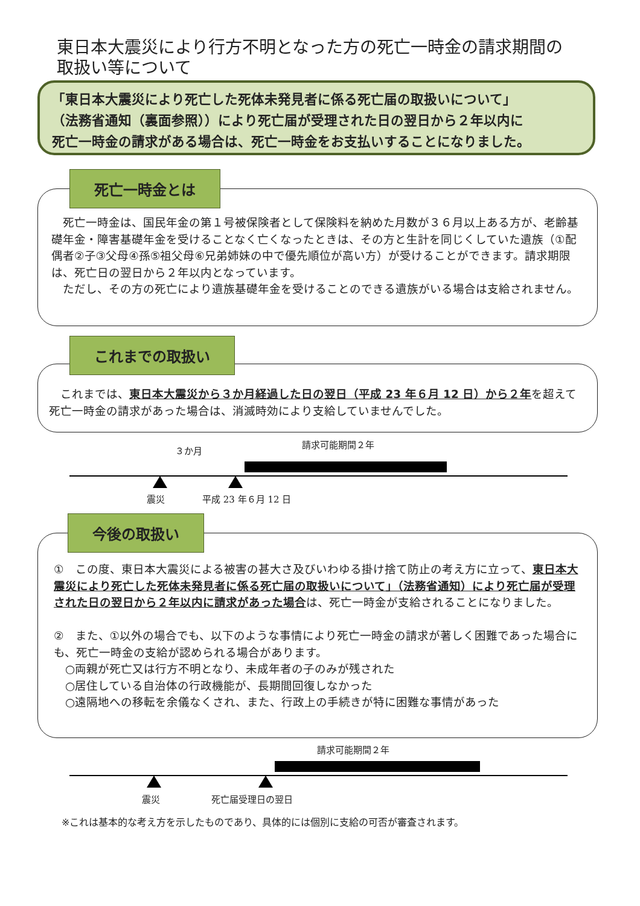東日本大震災により行方不明となった方の死亡一時金の請求期間の
取扱い等について
「東日本大震災により死亡した死体未発見者に係る死亡届の取扱いについて」
（法務省通知（裏面参照））により死亡届が受理された日の翌日から２年以内に
死亡一時金の請求がある場合は、死亡一時金をお支払いすることになりました。
　死亡一時金は、国民年金の第１号被保険者として保険料を納めた月数が３６月以上ある方が、老齢基礎年金・障害基礎年金を受けることなく亡くなったときは、その方と生計を同じくしていた遺族（①配偶者②子③父母④孫⑤祖父母⑥兄弟姉妹の中で優先順位が高い方）が受けることができます。請求期限は、死亡日の翌日から２年以内となっています。
　ただし、その方の死亡により遺族基礎年金を受けることのできる遺族がいる場合は支給されません。
死亡一時金とは
　これまでは、東日本大震災から３か月経過した日の翌日（平成 23 年６月 12 日）から２年を超えて死亡一時金の請求があった場合は、消滅時効により支給していませんでした。
これまでの取扱い
３か月
請求可能期間２年
震災 平成 23 年６月 12 日
①　この度、東日本大震災による被害の甚大さ及びいわゆる掛け捨て防止の考え方に立って、東日本大震災により死亡した死体未発見者に係る死亡届の取扱いについて」（法務省通知）により死亡届が受理された日の翌日から２年以内に請求があった場合は、死亡一時金が支給されることになりました。
②　また、①以外の場合でも、以下のような事情により死亡一時金の請求が著しく困難であった場合にも、死亡一時金の支給が認められる場合があります。
　○両親が死亡又は行方不明となり、未成年者の子のみが残された
　○居住している自治体の行政機能が、長期間回復しなかった
　○遠隔地への移転を余儀なくされ、また、行政上の手続きが特に困難な事情があった
今後の取扱い
請求可能期間２年
震災 死亡届受理日の翌日
※これは基本的な考え方を示したものであり、具体的には個別に支給の可否が審査されます。